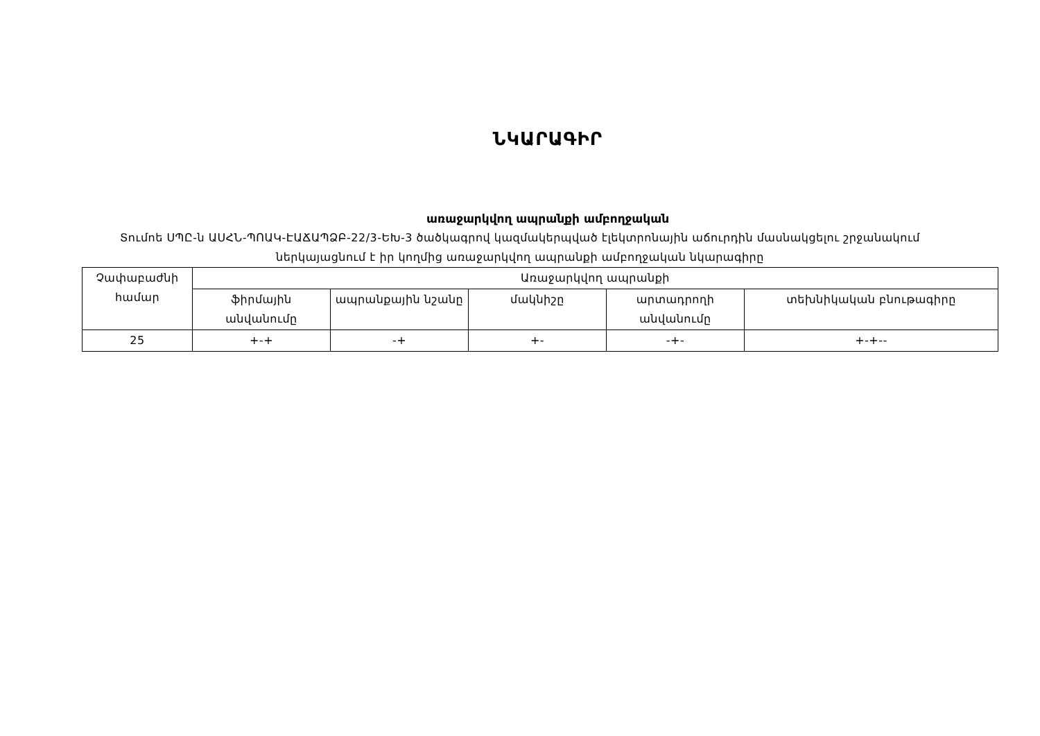ՆԿԱՐԱԳԻՐ
առաջարկվող ապրանքի ամբողջական
Տումոե ՍՊԸ-ն ԱՍՀՆ-ՊՈԱԿ-ԷԱՃԱՊՁԲ-22/3-ԵԽ-3 ծածկագրով կազմակերպված էլեկտրոնային աճուրդին մասնակցելու շրջանակում ներկայացնում է իր կողմից առաջարկվող ապրանքի ամբողջական նկարագիրը
| Չափաբաժնի համար | Առաջարկվող ապրանքի | | | | |
| --- | --- | --- | --- | --- | --- |
| | ֆիրմային անվանումը | ապրանքային նշանը | մակնիշը | արտադրողի անվանումը | տեխնիկական բնութագիրը |
| 25 | +-+ | -+ | +- | -+- | +-+-- |